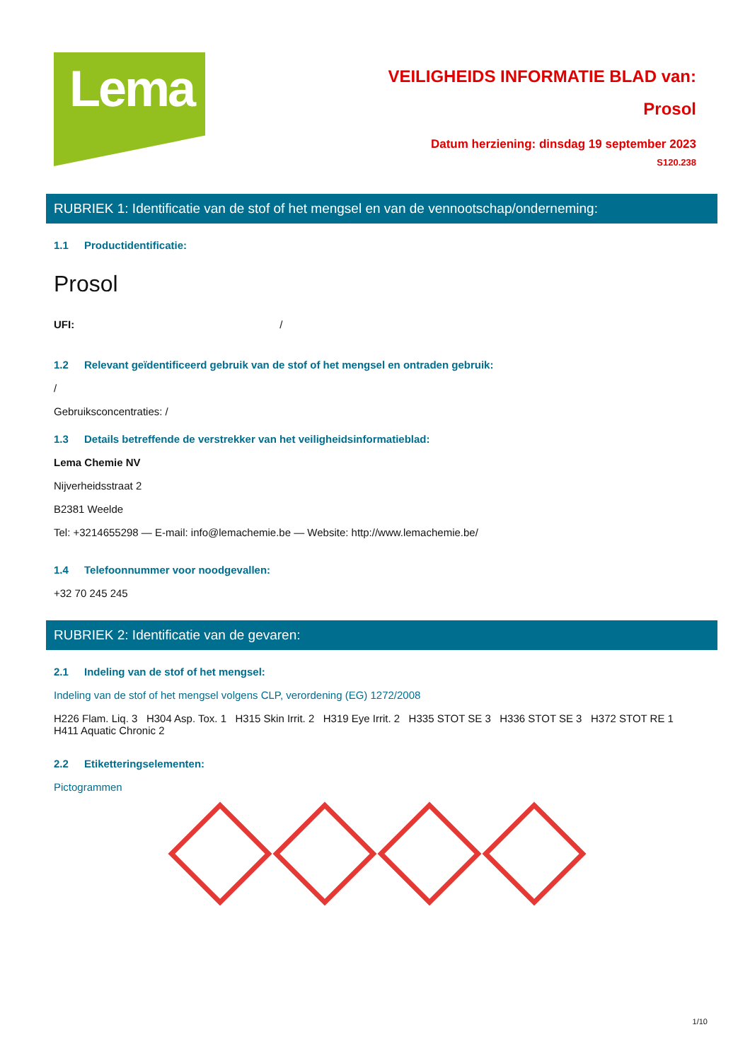Lema
VEILIGHEIDS INFORMATIE BLAD van:
Prosol
Datum herziening: dinsdag 19 september 2023
S120.238
RUBRIEK 1: Identificatie van de stof of het mengsel en van de vennootschap/onderneming:
1.1 Productidentificatie:
Prosol
UFI: /
1.2 Relevant geïdentificeerd gebruik van de stof of het mengsel en ontraden gebruik:
/
Gebruiksconcentraties: /
1.3 Details betreffende de verstrekker van het veiligheidsinformatieblad:
Lema Chemie NV
Nijverheidsstraat 2
B2381 Weelde
Tel: +3214655298 — E-mail: info@lemachemie.be — Website: http://www.lemachemie.be/
1.4 Telefoonnummer voor noodgevallen:
+32 70 245 245
RUBRIEK 2: Identificatie van de gevaren:
2.1 Indeling van de stof of het mengsel:
Indeling van de stof of het mengsel volgens CLP, verordening (EG) 1272/2008
H226 Flam. Liq. 3 H304 Asp. Tox. 1 H315 Skin Irrit. 2 H319 Eye Irrit. 2 H335 STOT SE 3 H336 STOT SE 3 H372 STOT RE 1 H411 Aquatic Chronic 2
2.2 Etiketteringselementen:
Pictogrammen
1/10